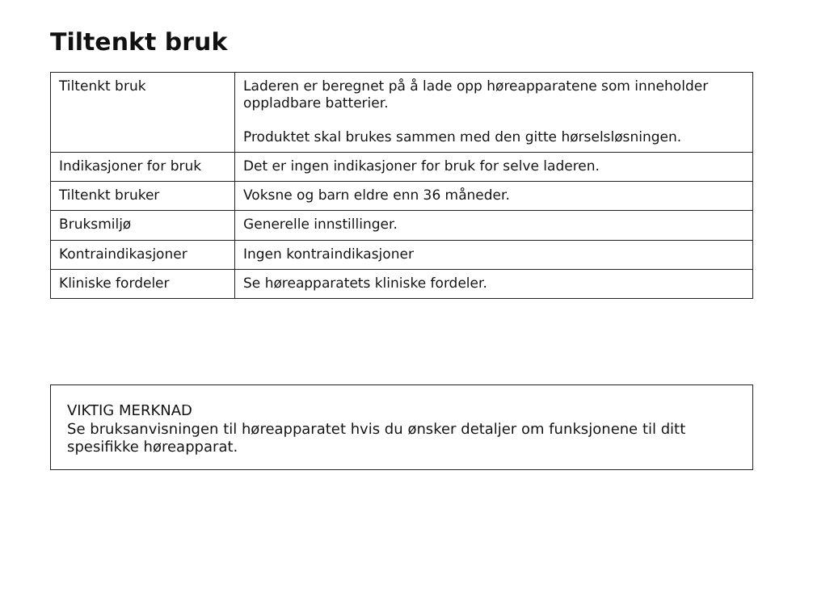Tiltenkt bruk
| Tiltenkt bruk | Laderen er beregnet på å lade opp høreapparatene som inneholder oppladbare batterier. Produktet skal brukes sammen med den gitte hørselsløsningen. |
| Indikasjoner for bruk | Det er ingen indikasjoner for bruk for selve laderen. |
| Tiltenkt bruker | Voksne og barn eldre enn 36 måneder. |
| Bruksmiljø | Generelle innstillinger. |
| Kontraindikasjoner | Ingen kontraindikasjoner |
| Kliniske fordeler | Se høreapparatets kliniske fordeler. |
VIKTIG MERKNAD
Se bruksanvisningen til høreapparatet hvis du ønsker detaljer om funksjonene til ditt spesifikke høreapparat.